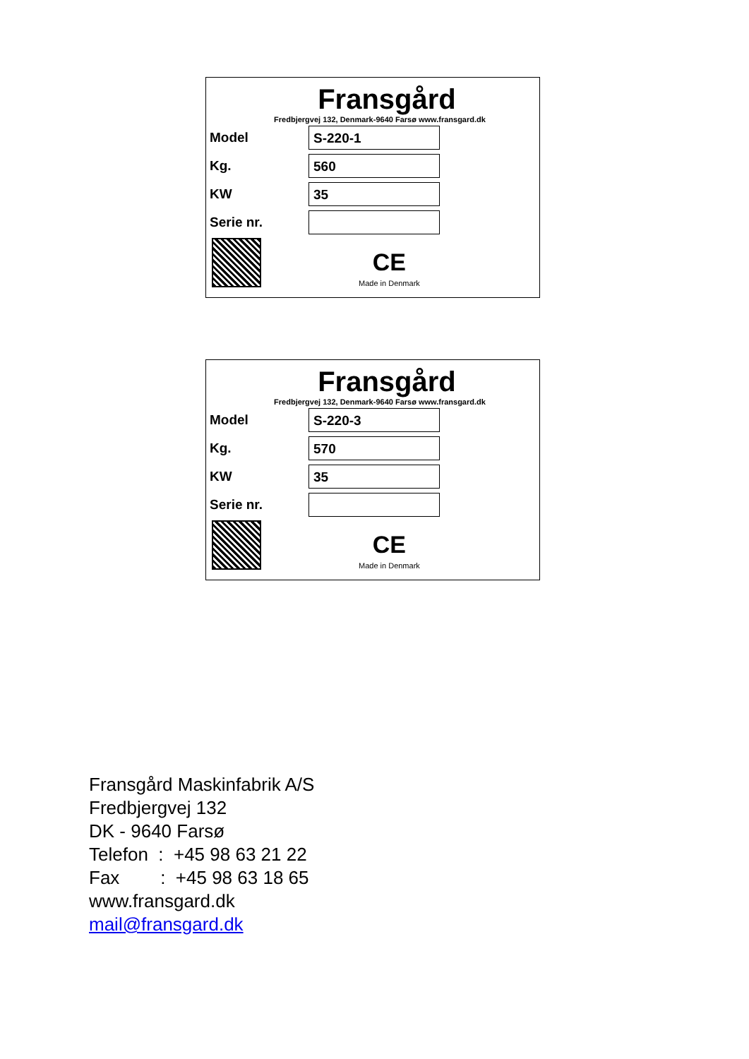Fransgård
Fredbjergvej 132, Denmark-9640 Farsø www.fransgard.dk
Model
S-220-1
Kg.
560
KW
35
Serie nr.
CE
Made in Denmark
Fransgård
Fredbjergvej 132, Denmark-9640 Farsø www.fransgard.dk
Model
S-220-3
Kg.
570
KW
35
Serie nr.
CE
Made in Denmark
Fransgård Maskinfabrik A/S
Fredbjergvej 132
DK - 9640 Farsø
Telefon : +45 98 63 21 22
Fax : +45 98 63 18 65
www.fransgard.dk
mail@fransgard.dk